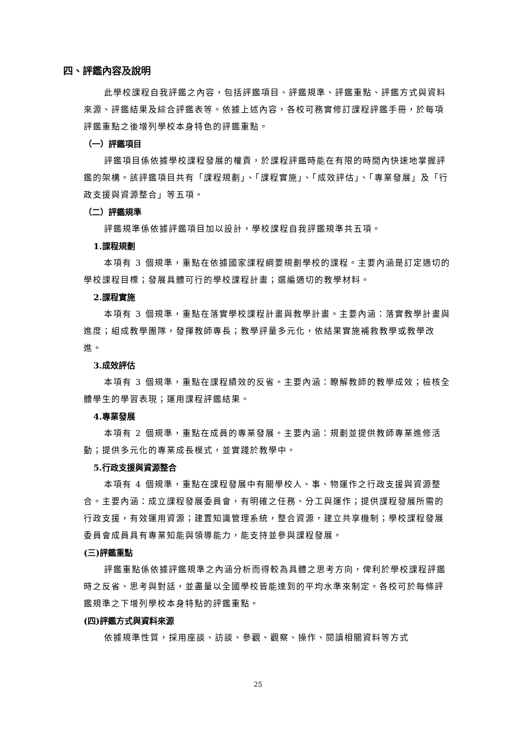四、評鑑內容及說明
此學校課程自我評鑑之內容，包括評鑑項目、評鑑規準、評鑑重點、評鑑方式與資料來源、評鑑結果及綜合評鑑表等。依據上述內容，各校可務實修訂課程評鑑手冊，於每項評鑑重點之後增列學校本身特色的評鑑重點。
（一）評鑑項目
評鑑項目係依據學校課程發展的權責，於課程評鑑時能在有限的時間內快速地掌握評鑑的架構。該評鑑項目共有「課程規劃」、「課程實施」、「成效評估」、「專業發展」及「行政支援與資源整合」等五項。
（二）評鑑規準
評鑑規準係依據評鑑項目加以設計，學校課程自我評鑑規準共五項。
1.課程規劃
本項有 3 個規準，重點在依據國家課程綱要規劃學校的課程。主要內涵是訂定適切的學校課程目標；發展具體可行的學校課程計畫；選編適切的教學材料。
2.課程實施
本項有 3 個規準，重點在落實學校課程計畫與教學計畫。主要內涵：落實教學計畫與進度；組成教學團隊，發揮教師專長；教學評量多元化，依結果實施補救教學或教學改進。
3.成效評估
本項有 3 個規準，重點在課程績效的反省。主要內涵：瞭解教師的教學成效；檢核全體學生的學習表現；運用課程評鑑結果。
4.專業發展
本項有 2 個規準，重點在成員的專業發展。主要內涵：規劃並提供教師專業進修活動；提供多元化的專業成長模式，並實踐於教學中。
5.行政支援與資源整合
本項有 4 個規準，重點在課程發展中有關學校人、事、物運作之行政支援與資源整合。主要內涵：成立課程發展委員會，有明確之任務、分工與運作；提供課程發展所需的行政支援，有效運用資源；建置知識管理系統，整合資源，建立共享機制；學校課程發展委員會成員具有專業知能與領導能力，能支持並參與課程發展。
(三)評鑑重點
評鑑重點係依據評鑑規準之內涵分析而得較為具體之思考方向，俾利於學校課程評鑑時之反省、思考與對話，並盡量以全國學校皆能達到的平均水準來制定。各校可於每條評鑑規準之下增列學校本身特點的評鑑重點。
(四)評鑑方式與資料來源
依據規準性質，採用座談、訪談、參觀、觀察、操作、閱讀相關資料等方式
25